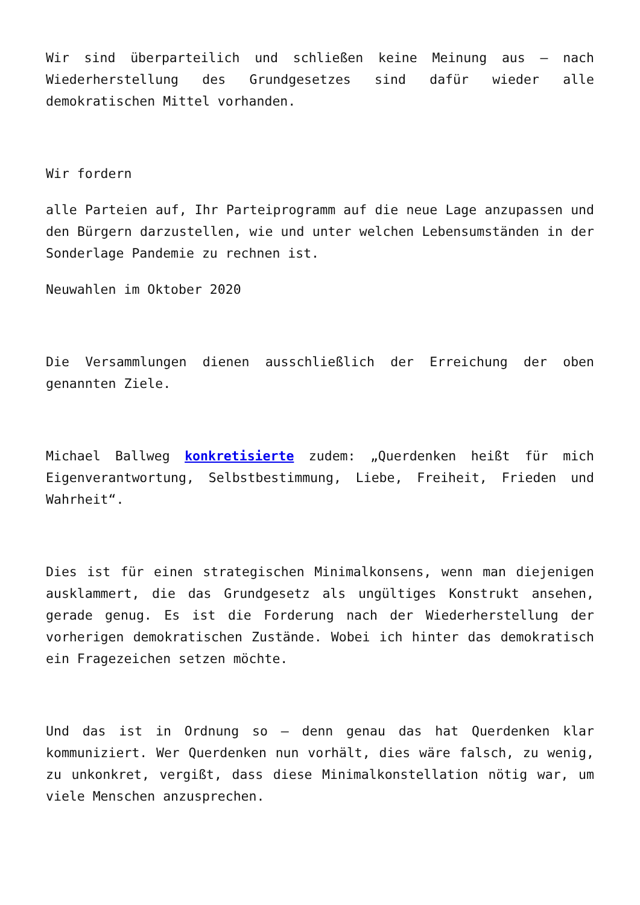Wir sind überparteilich und schließen keine Meinung aus – nach Wiederherstellung des Grundgesetzes sind dafür wieder alle demokratischen Mittel vorhanden.
Wir fordern
alle Parteien auf, Ihr Parteiprogramm auf die neue Lage anzupassen und den Bürgern darzustellen, wie und unter welchen Lebensumständen in der Sonderlage Pandemie zu rechnen ist.
Neuwahlen im Oktober 2020
Die Versammlungen dienen ausschließlich der Erreichung der oben genannten Ziele.
Michael Ballweg konkretisierte zudem: „Querdenken heißt für mich Eigenverantwortung, Selbstbestimmung, Liebe, Freiheit, Frieden und Wahrheit“.
Dies ist für einen strategischen Minimalkonsens, wenn man diejenigen ausklammert, die das Grundgesetz als ungültiges Konstrukt ansehen, gerade genug. Es ist die Forderung nach der Wiederherstellung der vorherigen demokratischen Zustände. Wobei ich hinter das demokratisch ein Fragezeichen setzen möchte.
Und das ist in Ordnung so – denn genau das hat Querdenken klar kommuniziert. Wer Querdenken nun vorhält, dies wäre falsch, zu wenig, zu unkonkret, vergißt, dass diese Minimalkonstellation nötig war, um viele Menschen anzusprechen.